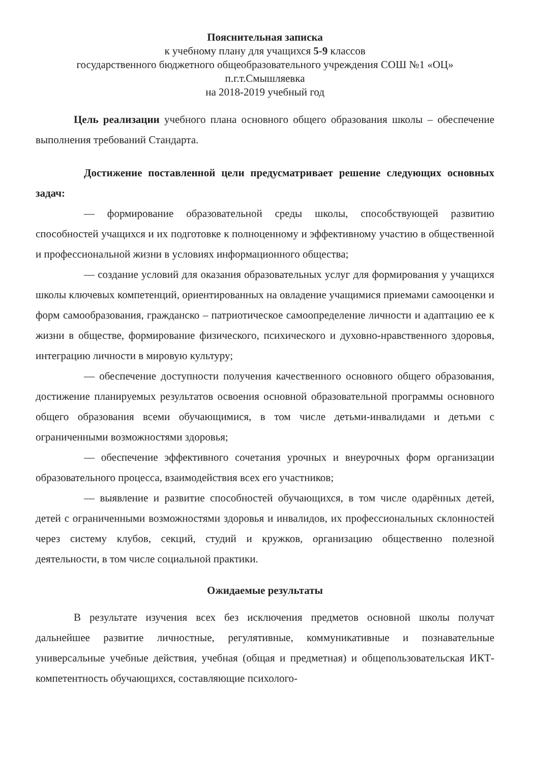Пояснительная записка
к учебному плану для учащихся 5-9 классов
государственного бюджетного общеобразовательного учреждения СОШ №1 «ОЦ»
п.г.т.Смышляевка
на 2018-2019 учебный год
Цель реализации учебного плана основного общего образования школы – обеспечение выполнения требований Стандарта.
Достижение поставленной цели предусматривает решение следующих основных задач:
— формирование образовательной среды школы, способствующей развитию способностей учащихся и их подготовке к полноценному и эффективному участию в общественной и профессиональной жизни в условиях информационного общества;
— создание условий для оказания образовательных услуг для формирования у учащихся школы ключевых компетенций, ориентированных на овладение учащимися приемами самооценки и форм самообразования, гражданско – патриотическое самоопределение личности и адаптацию ее к жизни в обществе, формирование физического, психического и духовно-нравственного здоровья, интеграцию личности в мировую культуру;
— обеспечение доступности получения качественного основного общего образования, достижение планируемых результатов освоения основной образовательной программы основного общего образования всеми обучающимися, в том числе детьми-инвалидами и детьми с ограниченными возможностями здоровья;
— обеспечение эффективного сочетания урочных и внеурочных форм организации образовательного процесса, взаимодействия всех его участников;
— выявление и развитие способностей обучающихся, в том числе одарённых детей, детей с ограниченными возможностями здоровья и инвалидов, их профессиональных склонностей через систему клубов, секций, студий и кружков, организацию общественно полезной деятельности, в том числе социальной практики.
Ожидаемые результаты
В результате изучения всех без исключения предметов основной школы получат дальнейшее развитие личностные, регулятивные, коммуникативные и познавательные универсальные учебные действия, учебная (общая и предметная) и общепользовательская ИКТ-компетентность обучающихся, составляющие психолого-